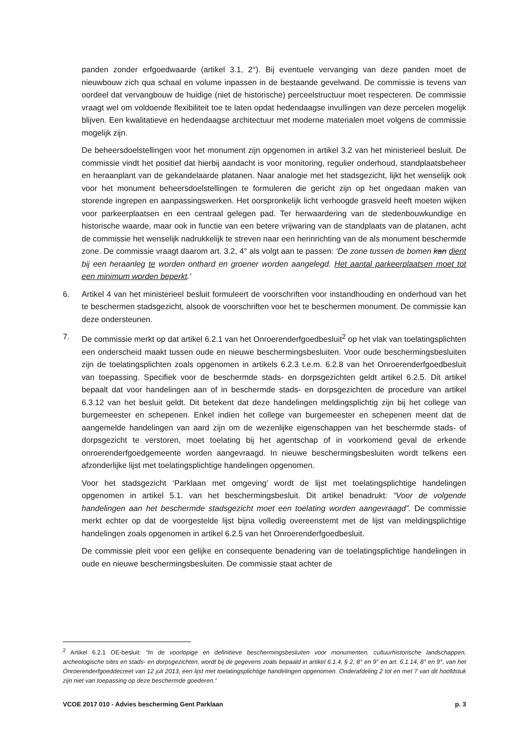panden zonder erfgoedwaarde (artikel 3.1, 2°). Bij eventuele vervanging van deze panden moet de nieuwbouw zich qua schaal en volume inpassen in de bestaande gevelwand. De commissie is tevens van oordeel dat vervangbouw de huidige (niet de historische) perceelstructuur moet respecteren. De commissie vraagt wel om voldoende flexibiliteit toe te laten opdat hedendaagse invullingen van deze percelen mogelijk blijven. Een kwalitatieve en hedendaagse architectuur met moderne materialen moet volgens de commissie mogelijk zijn.
De beheersdoelstellingen voor het monument zijn opgenomen in artikel 3.2 van het ministerieel besluit. De commissie vindt het positief dat hierbij aandacht is voor monitoring, regulier onderhoud, standplaatsbeheer en heraanplant van de gekandelaarde platanen. Naar analogie met het stadsgezicht, lijkt het wenselijk ook voor het monument beheersdoelstellingen te formuleren die gericht zijn op het ongedaan maken van storende ingrepen en aanpassingswerken. Het oorspronkelijk licht verhoogde grasveld heeft moeten wijken voor parkeerplaatsen en een centraal gelegen pad. Ter herwaardering van de stedenbouwkundige en historische waarde, maar ook in functie van een betere vrijwaring van de standplaats van de platanen, acht de commissie het wenselijk nadrukkelijk te streven naar een herinrichting van de als monument beschermde zone. De commissie vraagt daarom art. 3.2, 4° als volgt aan te passen: ‘De zone tussen de bomen kan dient bij een heraanleg te worden onthard en groener worden aangelegd. Het aantal parkeerplaatsen moet tot een minimum worden beperkt.’
6. Artikel 4 van het ministerieel besluit formuleert de voorschriften voor instandhouding en onderhoud van het te beschermen stadsgezicht, alsook de voorschriften voor het te beschermen monument. De commissie kan deze ondersteunen.
7. De commissie merkt op dat artikel 6.2.1 van het Onroerenderfgoedbesluit<sup>2</sup> op het vlak van toelatingsplichten een onderscheid maakt tussen oude en nieuwe beschermingsbesluiten. Voor oude beschermingsbesluiten zijn de toelatingsplichten zoals opgenomen in artikels 6.2.3 t.e.m. 6.2.8 van het Onroerenderfgoedbesluit van toepassing. Specifiek voor de beschermde stads- en dorpsgezichten geldt artikel 6.2.5. Dit artikel bepaalt dat voor handelingen aan of in beschermde stads- en dorpsgezichten de procedure van artikel 6.3.12 van het besluit geldt. Dit betekent dat deze handelingen meldingsplichtig zijn bij het college van burgemeester en schepenen. Enkel indien het college van burgemeester en schepenen meent dat de aangemelde handelingen van aard zijn om de wezenlijke eigenschappen van het beschermde stads- of dorpsgezicht te verstoren, moet toelating bij het agentschap of in voorkomend geval de erkende onroerenderfgoedgemeente worden aangevraagd. In nieuwe beschermingsbesluiten wordt telkens een afzonderlijke lijst met toelatingsplichtige handelingen opgenomen.
Voor het stadsgezicht ‘Parklaan met omgeving’ wordt de lijst met toelatingsplichtige handelingen opgenomen in artikel 5.1. van het beschermingsbesluit. Dit artikel benadrukt: “Voor de volgende handelingen aan het beschermde stadsgezicht moet een toelating worden aangevraagd”. De commissie merkt echter op dat de voorgestelde lijst bijna volledig overeenstemt met de lijst van meldingsplichtige handelingen zoals opgenomen in artikel 6.2.5 van het Onroerenderfgoedbesluit.
De commissie pleit voor een gelijke en consequente benadering van de toelatingsplichtige handelingen in oude en nieuwe beschermingsbesluiten. De commissie staat achter de
<sup>2</sup> Artikel 6.2.1 OE-besluit: “In de voorlopige en definitieve beschermingsbesluiten voor monumenten, cultuurhistorische landschappen, archeologische sites en stads- en dorpsgezichten, wordt bij de gegevens zoals bepaald in artikel 6.1.4, § 2, 8° en 9° en art. 6.1.14, 8° en 9°, van het Onroerenderfgoeddecreet van 12 juli 2013, een lijst met toelatingsplichtige handelingen opgenomen. Onderafdeling 2 tot en met 7 van dit hoofdstuk zijn niet van toepassing op deze beschermde goederen.”
VCOE 2017 010 - Advies bescherming Gent Parklaan p. 3